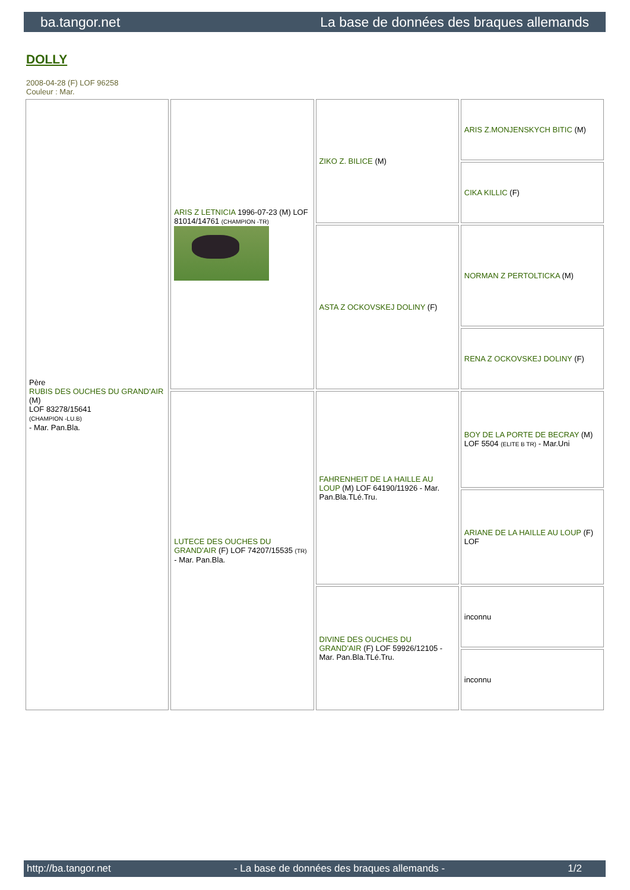ba.tangor.net La base de données des braques allemands
DOLLY
2008-04-28 (F) LOF 96258
Couleur : Mar.
| Père RUBIS DES OUCHES DU GRAND'AIR (M) LOF 83278/15641 (CHAMPION -LU.B) - Mar. Pan.Bla. | ARIS Z LETNICIA 1996-07-23 (M) LOF 81014/14761 (CHAMPION -TR) | ZIKO Z. BILICE (M) | ARIS Z.MONJENSKYCH BITIC (M) |
| | | | CIKA KILLIC (F) |
| | | ASTA Z OCKOVSKEJ DOLINY (F) | NORMAN Z PERTOLTICKA (M) |
| | | | RENA Z OCKOVSKEJ DOLINY (F) |
| | LUTECE DES OUCHES DU GRAND'AIR (F) LOF 74207/15535 (TR) - Mar. Pan.Bla. | FAHRENHEIT DE LA HAILLE AU LOUP (M) LOF 64190/11926 - Mar. Pan.Bla.TLé.Tru. | BOY DE LA PORTE DE BECRAY (M) LOF 5504 (ELITE B TR) - Mar.Uni |
| | | | ARIANE DE LA HAILLE AU LOUP (F) LOF |
| | | DIVINE DES OUCHES DU GRAND'AIR (F) LOF 59926/12105 - Mar. Pan.Bla.TLé.Tru. | inconnu |
| | | | inconnu |
http://ba.tangor.net - La base de données des braques allemands - 1/2